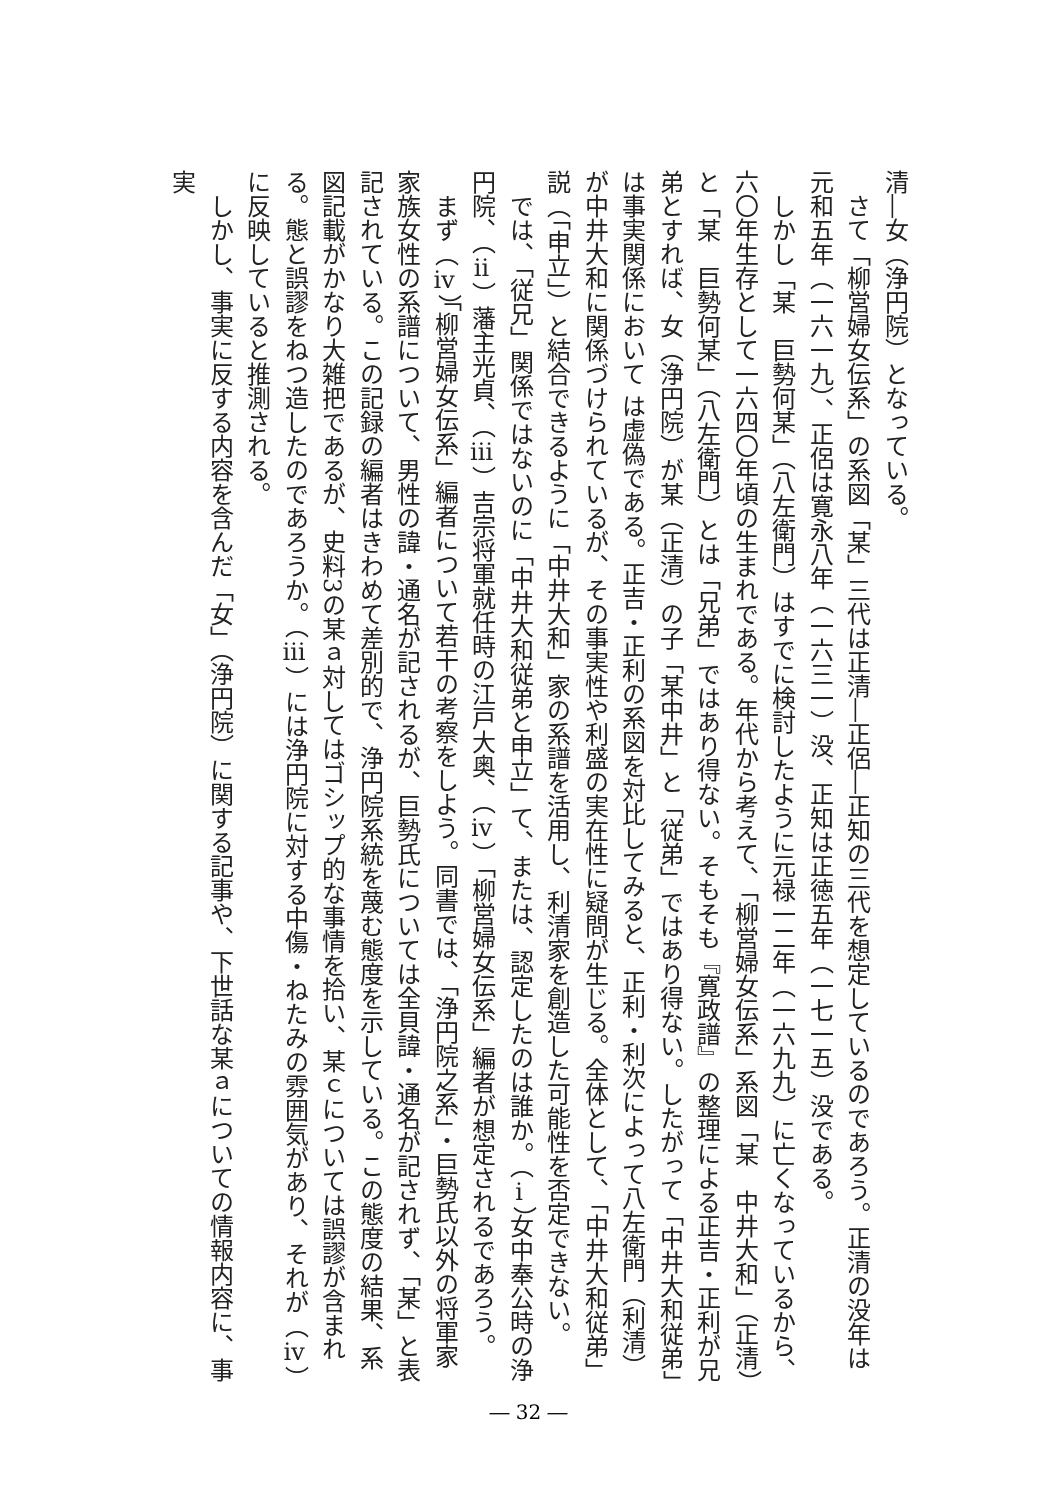清―女（浄円院）となっている。
　さて「柳営婦女伝系」の系図「某」三代は正清―正侶―正知の三代を想定しているのであろう。正清の没年は元和五年（一六一九）、正侶は寛永八年（一六三一）没、正知は正徳五年（一七一五）没である。
　しかし「某　巨勢何某」（八左衛門）はすでに検討したように元禄一二年（一六九九）に亡くなっているから、六〇年生存として一六四〇年頃の生まれである。年代から考えて、「柳営婦女伝系」系図「某　中井大和」（正清）と「某　巨勢何某」（八左衛門）とは「兄弟」ではあり得ない。そもそも『寛政譜』の整理による正吉・正利が兄弟とすれば、女（浄円院）が某（正清）の子「某中井」と「従弟」ではあり得ない。したがって「中井大和従弟」は事実関係において は虚偽である。正吉・正利の系図を対比してみると、正利・利次によって八左衛門（利清）が中井大和に関係づけられているが、その事実性や利盛の実在性に疑問が生じる。全体として、「中井大和従弟」説（「申立」）と結合できるように「中井大和」家の系譜を活用し、利清家を創造した可能性を否定できない。
　では、「従兄」関係ではないのに「中井大和従弟と申立」て、または、認定したのは誰か。（ⅰ）女中奉公時の浄円院、（ⅱ）藩主光貞、（ⅲ）吉宗将軍就任時の江戸大奥、（ⅳ）「柳営婦女伝系」編者が想定されるであろう。
　まず（ⅳ）「柳営婦女伝系」編者について若干の考察をしよう。同書では、「浄円院之系」・巨勢氏以外の将軍家家族女性の系譜について、男性の諱・通名が記されるが、巨勢氏については全貝諱・通名が記されず、「某」と表記されている。この記録の編者はきわめて差別的で、浄円院系統を蔑む態度を示している。この態度の結果、系図記載がかなり大雑把であるが、史料3の某ａ対してはゴシップ的な事情を拾い、某ｃについては誤謬が含まれる。態と誤謬をねつ造したのであろうか。（ⅲ）には浄円院に対する中傷・ねたみの雰囲気があり、それが（ⅳ）に反映していると推測される。
　しかし、事実に反する内容を含んだ「女」（浄円院）に関する記事や、下世話な某ａについての情報内容に、事実
― 32 ―